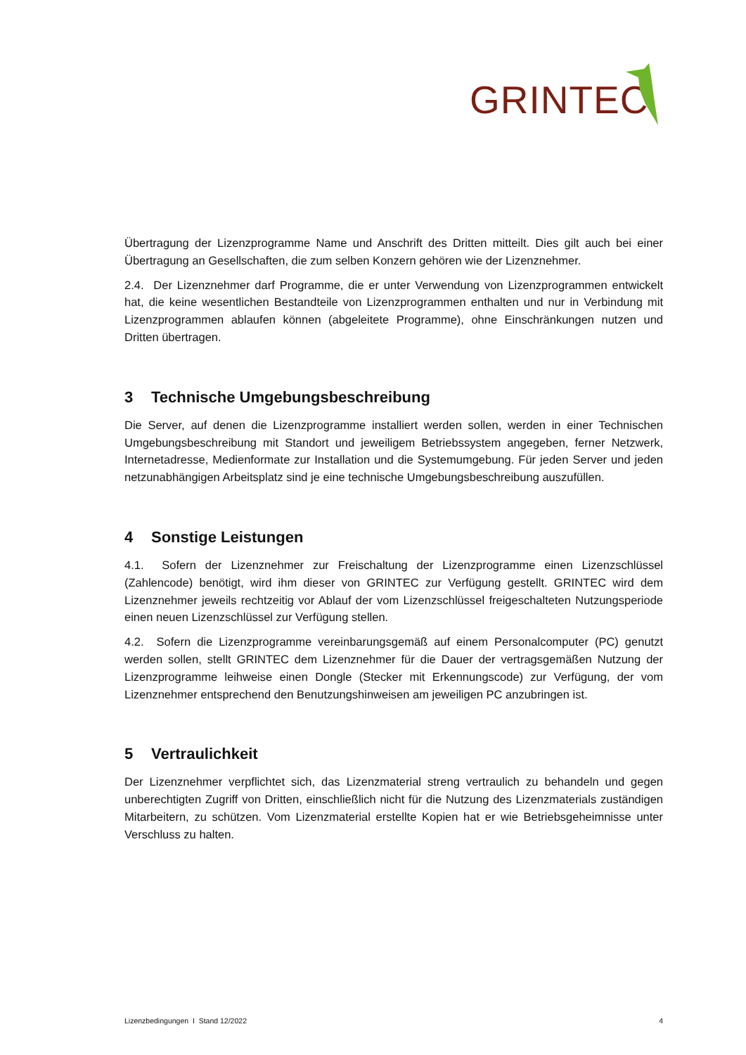GRINTEC
Übertragung der Lizenzprogramme Name und Anschrift des Dritten mitteilt. Dies gilt auch bei einer Übertragung an Gesellschaften, die zum selben Konzern gehören wie der Lizenznehmer.
2.4. Der Lizenznehmer darf Programme, die er unter Verwendung von Lizenzprogrammen entwickelt hat, die keine wesentlichen Bestandteile von Lizenzprogrammen enthalten und nur in Verbindung mit Lizenzprogrammen ablaufen können (abgeleitete Programme), ohne Einschränkungen nutzen und Dritten übertragen.
3 Technische Umgebungsbeschreibung
Die Server, auf denen die Lizenzprogramme installiert werden sollen, werden in einer Technischen Umgebungsbeschreibung mit Standort und jeweiligem Betriebssystem angegeben, ferner Netzwerk, Internetadresse, Medienformate zur Installation und die Systemumgebung. Für jeden Server und jeden netzunabhängigen Arbeitsplatz sind je eine technische Umgebungsbeschreibung auszufüllen.
4 Sonstige Leistungen
4.1. Sofern der Lizenznehmer zur Freischaltung der Lizenzprogramme einen Lizenzschlüssel (Zahlencode) benötigt, wird ihm dieser von GRINTEC zur Verfügung gestellt. GRINTEC wird dem Lizenznehmer jeweils rechtzeitig vor Ablauf der vom Lizenzschlüssel freigeschalteten Nutzungsperiode einen neuen Lizenzschlüssel zur Verfügung stellen.
4.2. Sofern die Lizenzprogramme vereinbarungsgemäß auf einem Personalcomputer (PC) genutzt werden sollen, stellt GRINTEC dem Lizenznehmer für die Dauer der vertragsgemäßen Nutzung der Lizenzprogramme leihweise einen Dongle (Stecker mit Erkennungscode) zur Verfügung, der vom Lizenznehmer entsprechend den Benutzungshinweisen am jeweiligen PC anzubringen ist.
5 Vertraulichkeit
Der Lizenznehmer verpflichtet sich, das Lizenzmaterial streng vertraulich zu behandeln und gegen unberechtigten Zugriff von Dritten, einschließlich nicht für die Nutzung des Lizenzmaterials zuständigen Mitarbeitern, zu schützen. Vom Lizenzmaterial erstellte Kopien hat er wie Betriebsgeheimnisse unter Verschluss zu halten.
Lizenzbedingungen I Stand 12/2022 4